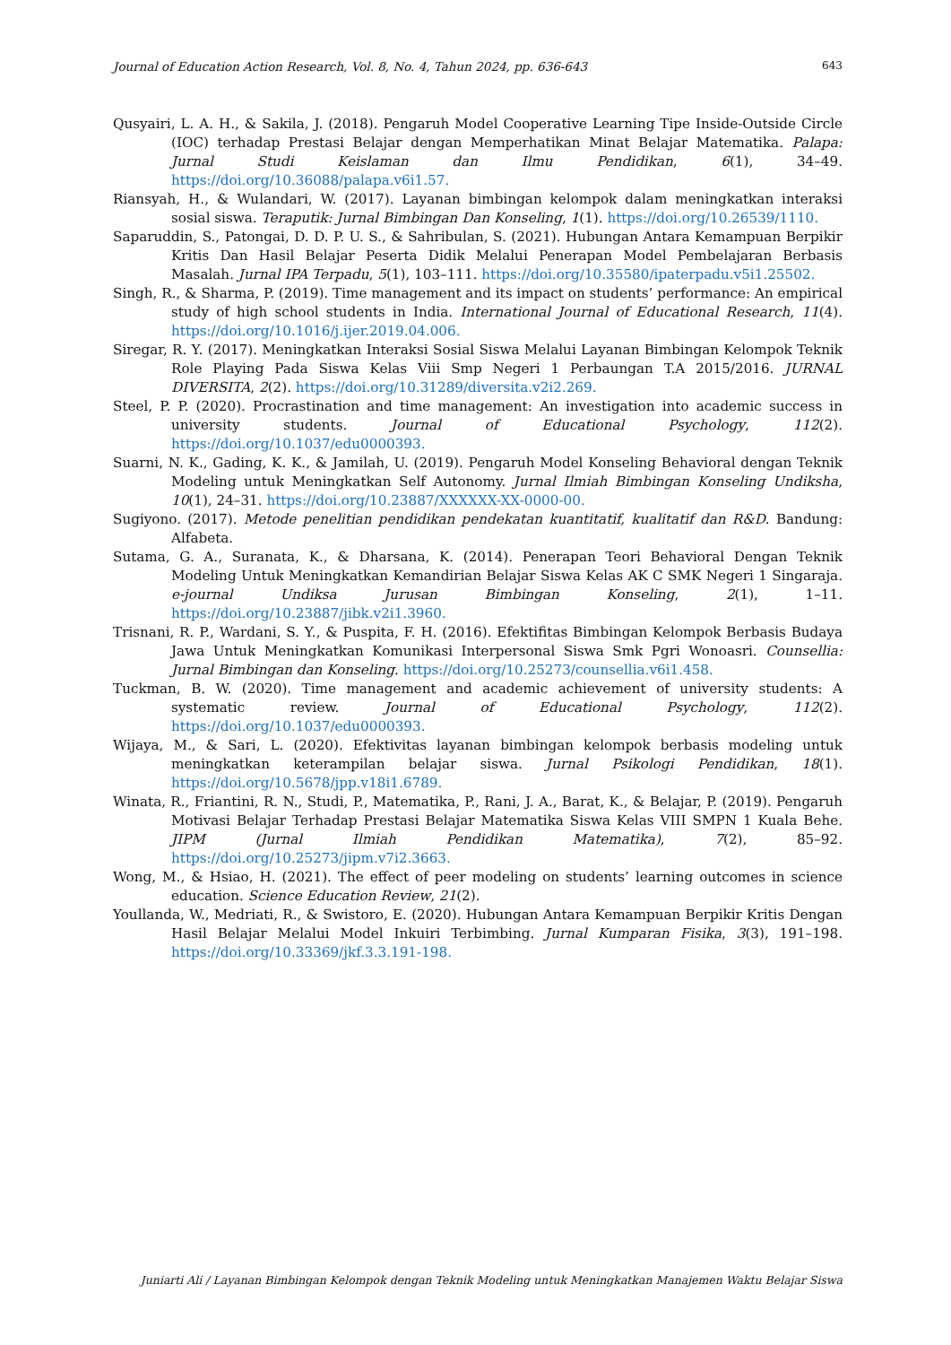Journal of Education Action Research, Vol. 8, No. 4, Tahun 2024, pp. 636-643 643
Qusyairi, L. A. H., & Sakila, J. (2018). Pengaruh Model Cooperative Learning Tipe Inside-Outside Circle (IOC) terhadap Prestasi Belajar dengan Memperhatikan Minat Belajar Matematika. Palapa: Jurnal Studi Keislaman dan Ilmu Pendidikan, 6(1), 34–49. https://doi.org/10.36088/palapa.v6i1.57.
Riansyah, H., & Wulandari, W. (2017). Layanan bimbingan kelompok dalam meningkatkan interaksi sosial siswa. Teraputik: Jurnal Bimbingan Dan Konseling, 1(1). https://doi.org/10.26539/1110.
Saparuddin, S., Patongai, D. D. P. U. S., & Sahribulan, S. (2021). Hubungan Antara Kemampuan Berpikir Kritis Dan Hasil Belajar Peserta Didik Melalui Penerapan Model Pembelajaran Berbasis Masalah. Jurnal IPA Terpadu, 5(1), 103–111. https://doi.org/10.35580/ipaterpadu.v5i1.25502.
Singh, R., & Sharma, P. (2019). Time management and its impact on students’ performance: An empirical study of high school students in India. International Journal of Educational Research, 11(4). https://doi.org/10.1016/j.ijer.2019.04.006.
Siregar, R. Y. (2017). Meningkatkan Interaksi Sosial Siswa Melalui Layanan Bimbingan Kelompok Teknik Role Playing Pada Siswa Kelas Viii Smp Negeri 1 Perbaungan T.A 2015/2016. JURNAL DIVERSITA, 2(2). https://doi.org/10.31289/diversita.v2i2.269.
Steel, P. P. (2020). Procrastination and time management: An investigation into academic success in university students. Journal of Educational Psychology, 112(2). https://doi.org/10.1037/edu0000393.
Suarni, N. K., Gading, K. K., & Jamilah, U. (2019). Pengaruh Model Konseling Behavioral dengan Teknik Modeling untuk Meningkatkan Self Autonomy. Jurnal Ilmiah Bimbingan Konseling Undiksha, 10(1), 24–31. https://doi.org/10.23887/XXXXXX-XX-0000-00.
Sugiyono. (2017). Metode penelitian pendidikan pendekatan kuantitatif, kualitatif dan R&D. Bandung: Alfabeta.
Sutama, G. A., Suranata, K., & Dharsana, K. (2014). Penerapan Teori Behavioral Dengan Teknik Modeling Untuk Meningkatkan Kemandirian Belajar Siswa Kelas AK C SMK Negeri 1 Singaraja. e-journal Undiksa Jurusan Bimbingan Konseling, 2(1), 1–11. https://doi.org/10.23887/jibk.v2i1.3960.
Trisnani, R. P., Wardani, S. Y., & Puspita, F. H. (2016). Efektifitas Bimbingan Kelompok Berbasis Budaya Jawa Untuk Meningkatkan Komunikasi Interpersonal Siswa Smk Pgri Wonoasri. Counsellia: Jurnal Bimbingan dan Konseling. https://doi.org/10.25273/counsellia.v6i1.458.
Tuckman, B. W. (2020). Time management and academic achievement of university students: A systematic review. Journal of Educational Psychology, 112(2). https://doi.org/10.1037/edu0000393.
Wijaya, M., & Sari, L. (2020). Efektivitas layanan bimbingan kelompok berbasis modeling untuk meningkatkan keterampilan belajar siswa. Jurnal Psikologi Pendidikan, 18(1). https://doi.org/10.5678/jpp.v18i1.6789.
Winata, R., Friantini, R. N., Studi, P., Matematika, P., Rani, J. A., Barat, K., & Belajar, P. (2019). Pengaruh Motivasi Belajar Terhadap Prestasi Belajar Matematika Siswa Kelas VIII SMPN 1 Kuala Behe. JIPM (Jurnal Ilmiah Pendidikan Matematika), 7(2), 85–92. https://doi.org/10.25273/jipm.v7i2.3663.
Wong, M., & Hsiao, H. (2021). The effect of peer modeling on students’ learning outcomes in science education. Science Education Review, 21(2).
Youllanda, W., Medriati, R., & Swistoro, E. (2020). Hubungan Antara Kemampuan Berpikir Kritis Dengan Hasil Belajar Melalui Model Inkuiri Terbimbing. Jurnal Kumparan Fisika, 3(3), 191–198. https://doi.org/10.33369/jkf.3.3.191-198.
Juniarti Ali / Layanan Bimbingan Kelompok dengan Teknik Modeling untuk Meningkatkan Manajemen Waktu Belajar Siswa